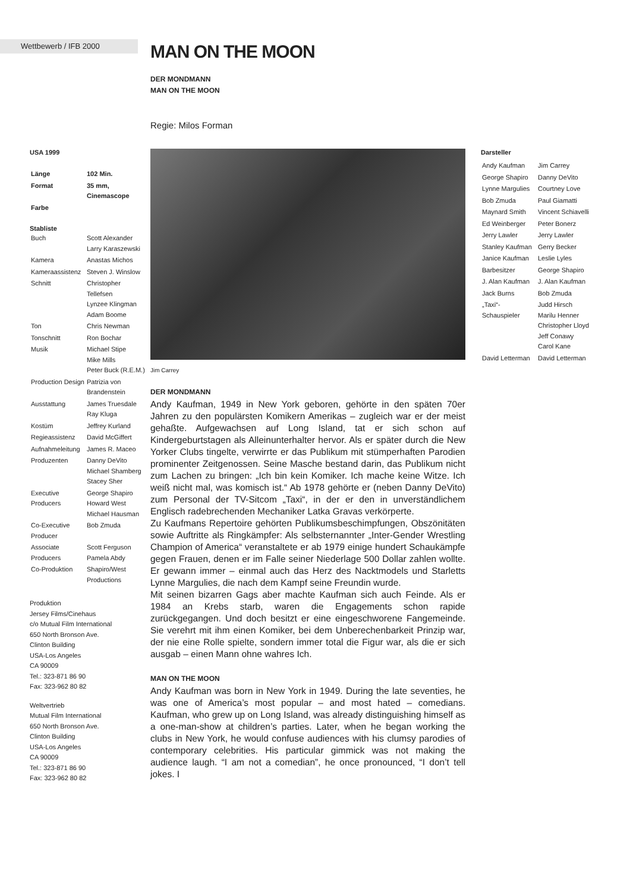Wettbewerb / IFB 2000
MAN ON THE MOON
DER MONDMANN
MAN ON THE MOON
Regie: Milos Forman
USA 1999
| Länge | 102 Min. |
| Format | 35 mm, Cinemascope |
| Farbe | |
Stabliste
| Buch | Scott Alexander Larry Karaszewski |
| Kamera | Anastas Michos |
| Kameraassistenz | Steven J. Winslow |
| Schnitt | Christopher Tellefsen Lynzee Klingman Adam Boome |
| Ton | Chris Newman |
| Tonschnitt | Ron Bochar |
| Musik | Michael Stipe Mike Mills Peter Buck (R.E.M.) |
| Production Design | Patrizia von Brandenstein |
| Ausstattung | James Truesdale Ray Kluga |
| Kostüm | Jeffrey Kurland |
| Regieassistenz | David McGiffert |
| Aufnahmeleitung | James R. Maceo |
| Produzenten | Danny DeVito Michael Shamberg Stacey Sher |
| Executive Producers | George Shapiro Howard West Michael Hausman |
| Co-Executive Producer | Bob Zmuda |
| Associate Producers | Scott Ferguson Pamela Abdy |
| Co-Produktion | Shapiro/West Productions |
Produktion
Jersey Films/Cinehaus
c/o Mutual Film International
650 North Bronson Ave.
Clinton Building
USA-Los Angeles
CA 90009
Tel.: 323-871 86 90
Fax: 323-962 80 82
Weltvertrieb
Mutual Film International
650 North Bronson Ave.
Clinton Building
USA-Los Angeles
CA 90009
Tel.: 323-871 86 90
Fax: 323-962 80 82
Jim Carrey
DER MONDMANN
Andy Kaufman, 1949 in New York geboren, gehörte in den späten 70er Jahren zu den populärsten Komikern Amerikas – zugleich war er der meist gehaßte. Aufgewachsen auf Long Island, tat er sich schon auf Kindergeburtstagen als Alleinunterhalter hervor. Als er später durch die New Yorker Clubs tingelte, verwirrte er das Publikum mit stümperhaften Parodien prominenter Zeitgenossen. Seine Masche bestand darin, das Publikum nicht zum Lachen zu bringen: „Ich bin kein Komiker. Ich mache keine Witze. Ich weiß nicht mal, was komisch ist.“ Ab 1978 gehörte er (neben Danny DeVito) zum Personal der TV-Sitcom „Taxi“, in der er den in unverständlichem Englisch radebrechenden Mechaniker Latka Gravas verkörperte.
Zu Kaufmans Repertoire gehörten Publikumsbeschimpfungen, Obszönitäten sowie Auftritte als Ringkämpfer: Als selbsternannter „Inter-Gender Wrestling Champion of America“ veranstaltete er ab 1979 einige hundert Schaukämpfe gegen Frauen, denen er im Falle seiner Niederlage 500 Dollar zahlen wollte. Er gewann immer – einmal auch das Herz des Nacktmodels und Starletts Lynne Margulies, die nach dem Kampf seine Freundin wurde.
Mit seinen bizarren Gags aber machte Kaufman sich auch Feinde. Als er 1984 an Krebs starb, waren die Engagements schon rapide zurückgegangen. Und doch besitzt er eine eingeschworene Fangemeinde. Sie verehrt mit ihm einen Komiker, bei dem Unberechenbarkeit Prinzip war, der nie eine Rolle spielte, sondern immer total die Figur war, als die er sich ausgab – einen Mann ohne wahres Ich.
MAN ON THE MOON
Andy Kaufman was born in New York in 1949. During the late seventies, he was one of America’s most popular – and most hated – comedians. Kaufman, who grew up on Long Island, was already distinguishing himself as a one-man-show at children’s parties. Later, when he began working the clubs in New York, he would confuse audiences with his clumsy parodies of contemporary celebrities. His particular gimmick was not making the audience laugh. “I am not a comedian”, he once pronounced, “I don’t tell jokes. I
Darsteller
| Andy Kaufman | Jim Carrey |
| George Shapiro | Danny DeVito |
| Lynne Margulies | Courtney Love |
| Bob Zmuda | Paul Giamatti |
| Maynard Smith | Vincent Schiavelli |
| Ed Weinberger | Peter Bonerz |
| Jerry Lawler | Jerry Lawler |
| Stanley Kaufman | Gerry Becker |
| Janice Kaufman | Leslie Lyles |
| Barbesitzer | George Shapiro |
| J. Alan Kaufman | J. Alan Kaufman |
| Jack Burns | Bob Zmuda |
| „Taxi“-Schauspieler | Judd Hirsch Marilu Henner Christopher Lloyd Jeff Conawy Carol Kane |
| David Letterman | David Letterman |